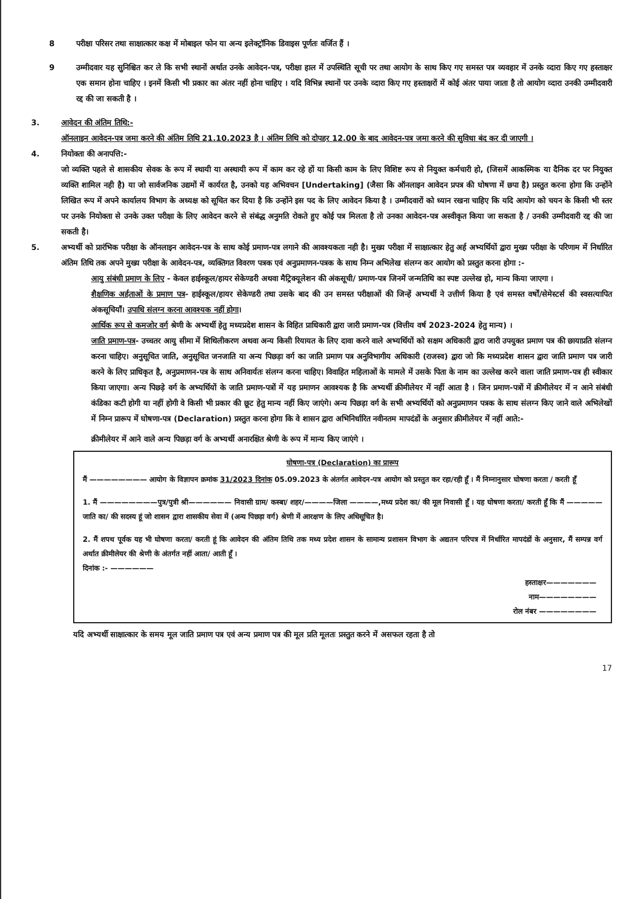8 परीक्षा परिसर तथा साक्षात्कार कक्ष में मोबाइल फोन या अन्य इलेक्ट्रॉनिक डिवाइस पूर्णतः वर्जित हैं ।
9 उम्मीदवार यह सुनिश्चित कर ले कि सभी स्थानों अर्थात उनके आवेदन-पत्र, परीक्षा हाल में उपस्थिति सूची पर तथा आयोग के साथ किए गए समस्त पत्र व्यवहार में उनके व्दारा किए गए हस्ताक्षर एक समान होना चाहिए । इनमें किसी भी प्रकार का अंतर नहीं होना चाहिए । यदि विभिन्न स्थानों पर उनके व्दारा किए गए हस्ताक्षरों में कोई अंतर पाया जाता है तो आयोग व्दारा उनकी उम्मीदवारी रद्द की जा सकती है ।
3. आवेदन की अंतिम तिथि:-
ऑनलाइन आवेदन-पत्र जमा करने की अंतिम तिथि 21.10.2023 है । अंतिम तिथि को दोपहर 12.00 के बाद आवेदन-पत्र जमा करने की सुविधा बंद कर दी जाएगी ।
4. नियोक्ता की अनापत्ति:-
जो व्यक्ति पहले से शासकीय सेवक के रूप में स्थायी या अस्थायी रूप में काम कर रहे हों या किसी काम के लिए विशिष्ट रूप से नियुक्त कर्मचारी हो, (जिसमें आकस्मिक या दैनिक दर पर नियुक्त व्यक्ति शामिल नही है) या जो सार्वजनिक उद्यमों में कार्यरत है, उनको यह अभिवचन [Undertaking] (जैसा कि ऑनलाइन आवेदन प्रपत्र की घोषणा में छपा है) प्रस्तुत करना होगा कि उन्होंने लिखित रूप में अपने कार्यालय विभाग के अध्यक्ष को सूचित कर दिया है कि उन्होंने इस पद के लिए आवेदन किया है । उम्मीदवारों को ध्यान रखना चाहिए कि यदि आयोग को चयन के किसी भी स्तर पर उनके नियोक्ता से उनके उक्त परीक्षा के लिए आवेदन करने से संबंद्ध अनुमति रोकते हुए कोई पत्र मिलता है तो उनका आवेदन-पत्र अस्वीकृत किया जा सकता है / उनकी उम्मीदवारी रद्द की जा सकती है।
5. अभ्यर्थी को प्रारंभिक परीक्षा के ऑनलाइन आवेदन-पत्र के साथ कोई प्रमाण-पत्र लगाने की आवश्यकता नही है। मुख्य परीक्षा में साक्षात्कार हेतु अर्ह अभ्यर्थियों द्वारा मुख्य परीक्षा के परिणाम में निर्धारित अंतिम तिथि तक अपने मुख्य परीक्षा के आवेदन-पत्र, व्यक्तिगत विवरण पत्रक एवं अनुप्रमाणन-पत्रक के साथ निम्न अभिलेख संलग्न कर आयोग को प्रस्तुत करना होगा :-
आयु संबंधी प्रमाण के लिए - केवल हाईस्कूल/हायर सेकेण्डरी अथवा मैट्रिक्यूलेशन की अंकसूची/ प्रमाण-पत्र जिनमें जन्मतिथि का स्पष्ट उल्लेख हो, मान्य किया जाएगा ।
शैक्षणिक अर्हताओं के प्रमाण पत्र- हाईस्कूल/हायर सेकेण्डरी तथा उसके बाद की उन समस्त परीक्षाओं की जिन्हें अभ्यर्थी ने उत्तीर्ण किया है एवं समस्त वर्षों/सेमेस्टर्स की स्वसत्यापित अंकसूचियाँ। उपाधि संलग्न करना आवश्यक नहीं होगा।
आर्थिक रूप से कमजोर वर्ग श्रेणी के अभ्यर्थी हेतु मध्यप्रदेश शासन के विहित प्राधिकारी द्वारा जारी प्रमाण-पत्र (वित्तीय वर्ष 2023-2024 हेतु मान्य) ।
जाति प्रमाण-पत्र- उच्चतर आयु सीमा में शिथिलीकरण अथवा अन्य किसी रियायत के लिए दावा करने वाले अभ्यर्थियों को सक्षम अधिकारी द्वारा जारी उपयुक्त प्रमाण पत्र की छायाप्रति संलग्न करना चाहिए। अनुसूचित जाति, अनुसूचित जनजाति या अन्य पिछड़ा वर्ग का जाति प्रमाण पत्र अनुविभागीय अधिकारी (राजस्व) द्वारा जो कि मध्यप्रदेश शासन द्वारा जाति प्रमाण पत्र जारी करने के लिए प्राधिकृत है, अनुप्रमाणन-पत्र के साथ अनिवार्यतः संलग्न करना चाहिए। विवाहित महिलाओं के मामले में उसके पिता के नाम का उल्लेख करने वाला जाति प्रमाण-पत्र ही स्वीकार किया जाएगा। अन्य पिछड़े वर्ग के अभ्यर्थियों के जाति प्रमाण-पत्रों में यह प्रमाणन आवश्यक है कि अभ्यर्थी क्रीमीलेयर में नहीं आता है । जिन प्रमाण-पत्रों में क्रीमीलेयर में न आने संबंधी कंडिका कटी होगी या नहीं होगी वे किसी भी प्रकार की छूट हेतु मान्य नहीं किए जाएंगे। अन्य पिछड़ा वर्ग के सभी अभ्यर्थियों को अनुप्रमाणन पत्रक के साथ संलग्न किए जाने वाले अभिलेखों में निम्न प्रारूप में घोषणा-पत्र (Declaration) प्रस्तुत करना होगा कि वे शासन द्वारा अभिनिर्धारित नवीनतम मापदंडों के अनुसार क्रीमीलेयर में नहीं आते:-
क्रीमीलेयर में आने वाले अन्य पिछड़ा वर्ग के अभ्यर्थी अनारक्षित श्रेणी के रूप में मान्य किए जाएंगे ।
घोषणा-पत्र (Declaration) का प्रारूप
मैं ———————— आयोग के विज्ञापन क्रमांक 31/2023 दिनांक 05.09.2023 के अंतर्गत आवेदन-पत्र आयोग को प्रस्तुत कर रहा/रही हूँ । मैं निम्नानुसार घोषणा करता / करती हूँ
1. मैं ————————पुत्र/पुत्री श्री—————— निवासी ग्राम/ कस्बा/ शहर/————जिला ————,मध्य प्रदेश का/ की मूल निवासी हूँ । यह घोषणा करता/ करती हूँ कि मैं —————जाति का/ की सदस्य हूं जो शासन द्वारा शासकीय सेवा में (अन्य पिछड़ा वर्ग) श्रेणी में आरक्षण के लिए अधिसूचित है।
2. मैं शपथ पूर्वक यह भी घोषणा करता/ करती हूं कि आवेदन की अंतिम तिथि तक मध्य प्रदेश शासन के सामान्य प्रशासन विभाग के अद्यतन परिपत्र में निर्धारित मापदंडों के अनुसार, मैं सम्पन्न वर्ग अर्थात क्रीमीलेयर की श्रेणी के अंतर्गत नहीं आता/ आती हूँ ।
दिनांक :- ——————
हस्ताक्षर———————
नाम————————
रोल नंबर ————————
यदि अभ्यर्थी साक्षात्कार के समय मूल जाति प्रमाण पत्र एवं अन्य प्रमाण पत्र की मूल प्रति मूलतः प्रस्तुत करने में असफल रहता है तो
17